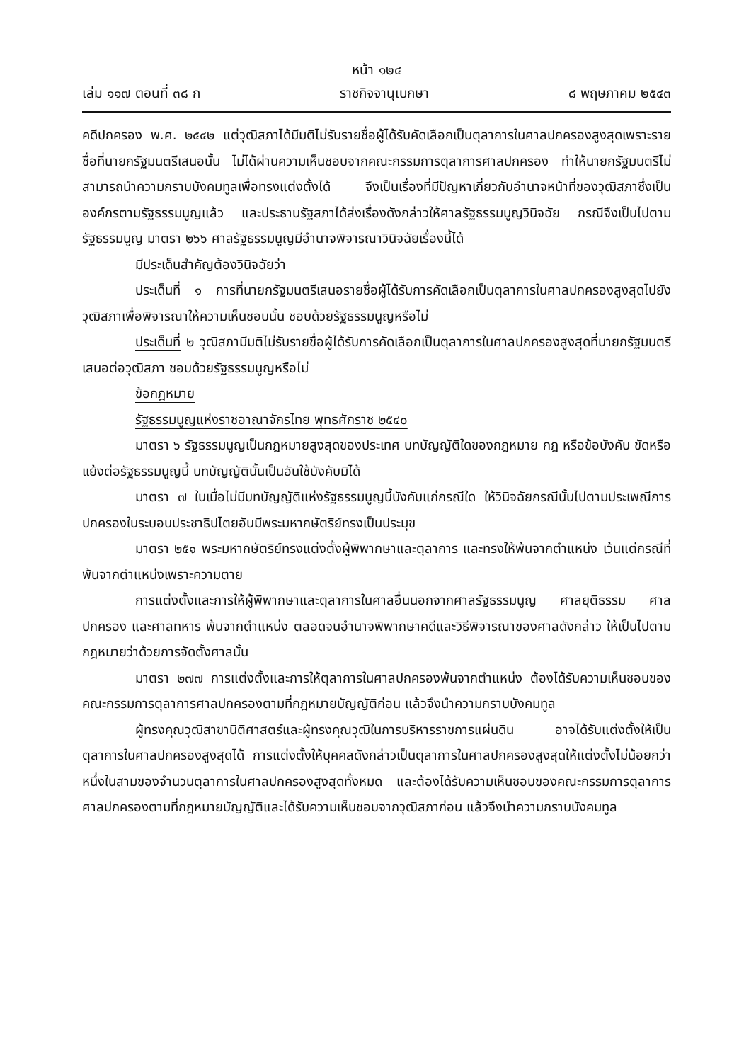หน้า ๑๒๔
เล่ม ๑๑๗ ตอนที่ ๓๘ ก ราชกิจจานุเบกษา ๘ พฤษภาคม ๒๕๔๓
คดีปกครอง พ.ศ. ๒๕๔๒ แต่วุฒิสภาได้มีมติไม่รับรายชื่อผู้ได้รับคัดเลือกเป็นตุลาการในศาลปกครองสูงสุดเพราะรายชื่อที่นายกรัฐมนตรีเสนอนั้น ไม่ได้ผ่านความเห็นชอบจากคณะกรรมการตุลาการศาลปกครอง ทำให้นายกรัฐมนตรีไม่สามารถนำความกราบบังคมทูลเพื่อทรงแต่งตั้งได้ จึงเป็นเรื่องที่มีปัญหาเกี่ยวกับอำนาจหน้าที่ของวุฒิสภาซึ่งเป็นองค์กรตามรัฐธรรมนูญแล้ว และประธานรัฐสภาได้ส่งเรื่องดังกล่าวให้ศาลรัฐธรรมนูญวินิจฉัย กรณีจึงเป็นไปตามรัฐธรรมนูญ มาตรา ๒๖๖ ศาลรัฐธรรมนูญมีอำนาจพิจารณาวินิจฉัยเรื่องนี้ได้
มีประเด็นสำคัญต้องวินิจฉัยว่า
ประเด็นที่ ๑ การที่นายกรัฐมนตรีเสนอรายชื่อผู้ได้รับการคัดเลือกเป็นตุลาการในศาลปกครองสูงสุดไปยังวุฒิสภาเพื่อพิจารณาให้ความเห็นชอบนั้น ชอบด้วยรัฐธรรมนูญหรือไม่
ประเด็นที่ ๒ วุฒิสภามีมติไม่รับรายชื่อผู้ได้รับการคัดเลือกเป็นตุลาการในศาลปกครองสูงสุดที่นายกรัฐมนตรีเสนอต่อวุฒิสภา ชอบด้วยรัฐธรรมนูญหรือไม่
ข้อกฎหมาย
รัฐธรรมนูญแห่งราชอาณาจักรไทย พุทธศักราช ๒๕๔๐
มาตรา ๖ รัฐธรรมนูญเป็นกฎหมายสูงสุดของประเทศ บทบัญญัติใดของกฎหมาย กฎ หรือข้อบังคับ ขัดหรือแย้งต่อรัฐธรรมนูญนี้ บทบัญญัตินั้นเป็นอันใช้บังคับมิได้
มาตรา ๗ ในเมื่อไม่มีบทบัญญัติแห่งรัฐธรรมนูญนี้บังคับแก่กรณีใด ให้วินิจฉัยกรณีนั้นไปตามประเพณีการปกครองในระบอบประชาธิปไตยอันมีพระมหากษัตริย์ทรงเป็นประมุข
มาตรา ๒๕๑ พระมหากษัตริย์ทรงแต่งตั้งผู้พิพากษาและตุลาการ และทรงให้พ้นจากตำแหน่ง เว้นแต่กรณีที่พ้นจากตำแหน่งเพราะความตาย
การแต่งตั้งและการให้ผู้พิพากษาและตุลาการในศาลอื่นนอกจากศาลรัฐธรรมนูญ ศาลยุติธรรม ศาลปกครอง และศาลทหาร พ้นจากตำแหน่ง ตลอดจนอำนาจพิพากษาคดีและวิธีพิจารณาของศาลดังกล่าว ให้เป็นไปตามกฎหมายว่าด้วยการจัดตั้งศาลนั้น
มาตรา ๒๗๗ การแต่งตั้งและการให้ตุลาการในศาลปกครองพ้นจากตำแหน่ง ต้องได้รับความเห็นชอบของคณะกรรมการตุลาการศาลปกครองตามที่กฎหมายบัญญัติก่อน แล้วจึงนำความกราบบังคมทูล
ผู้ทรงคุณวุฒิสาขานิติศาสตร์และผู้ทรงคุณวุฒิในการบริหารราชการแผ่นดิน อาจได้รับแต่งตั้งให้เป็นตุลาการในศาลปกครองสูงสุดได้ การแต่งตั้งให้บุคคลดังกล่าวเป็นตุลาการในศาลปกครองสูงสุดให้แต่งตั้งไม่น้อยกว่าหนึ่งในสามของจำนวนตุลาการในศาลปกครองสูงสุดทั้งหมด และต้องได้รับความเห็นชอบของคณะกรรมการตุลาการศาลปกครองตามที่กฎหมายบัญญัติและได้รับความเห็นชอบจากวุฒิสภาก่อน แล้วจึงนำความกราบบังคมทูล